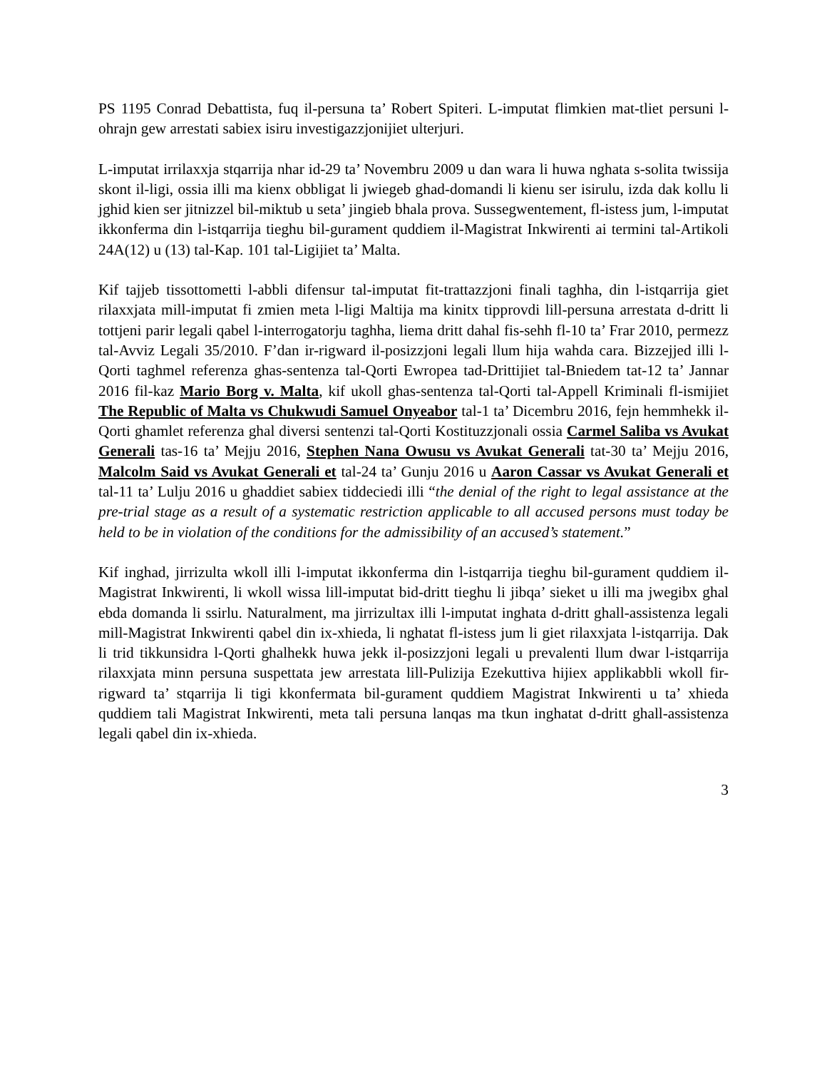PS 1195 Conrad Debattista, fuq il-persuna ta’ Robert Spiteri. L-imputat flimkien mat-tliet persuni l-ohrajn gew arrestati sabiex isiru investigazzjonijiet ulterjuri.
L-imputat irrilaxxja stqarrija nhar id-29 ta’ Novembru 2009 u dan wara li huwa nghata s-solita twissija skont il-ligi, ossia illi ma kienx obbligat li jwiegeb ghad-domandi li kienu ser isirulu, izda dak kollu li jghid kien ser jitnizzel bil-miktub u seta’ jingieb bhala prova. Sussegwentement, fl-istess jum, l-imputat ikkonferma din l-istqarrija tieghu bil-gurament quddiem il-Magistrat Inkwirenti ai termini tal-Artikoli 24A(12) u (13) tal-Kap. 101 tal-Ligijiet ta’ Malta.
Kif tajjeb tissottometti l-abbli difensur tal-imputat fit-trattazzjoni finali taghha, din l-istqarrija giet rilaxxjata mill-imputat fi zmien meta l-ligi Maltija ma kinitx tipprovdi lill-persuna arrestata d-dritt li tottjeni parir legali qabel l-interrogatorju taghha, liema dritt dahal fis-sehh fl-10 ta’ Frar 2010, permezz tal-Avviz Legali 35/2010. F’dan ir-rigward il-posizzjoni legali llum hija wahda cara. Bizzejjed illi l-Qorti taghmel referenza ghas-sentenza tal-Qorti Ewropea tad-Drittijiet tal-Bniedem tat-12 ta’ Jannar 2016 fil-kaz Mario Borg v. Malta, kif ukoll ghas-sentenza tal-Qorti tal-Appell Kriminali fl-ismijiet The Republic of Malta vs Chukwudi Samuel Onyeabor tal-1 ta’ Dicembru 2016, fejn hemmhekk il-Qorti ghamlet referenza ghal diversi sentenzi tal-Qorti Kostituzzjonali ossia Carmel Saliba vs Avukat Generali tas-16 ta’ Mejju 2016, Stephen Nana Owusu vs Avukat Generali tat-30 ta’ Mejju 2016, Malcolm Said vs Avukat Generali et tal-24 ta’ Gunju 2016 u Aaron Cassar vs Avukat Generali et tal-11 ta’ Lulju 2016 u ghaddiet sabiex tiddeciedi illi “the denial of the right to legal assistance at the pre-trial stage as a result of a systematic restriction applicable to all accused persons must today be held to be in violation of the conditions for the admissibility of an accused’s statement.”
Kif inghad, jirrizulta wkoll illi l-imputat ikkonferma din l-istqarrija tieghu bil-gurament quddiem il-Magistrat Inkwirenti, li wkoll wissa lill-imputat bid-dritt tieghu li jibqa’ sieket u illi ma jwegibx ghal ebda domanda li ssirlu. Naturalment, ma jirrizultax illi l-imputat inghata d-dritt ghall-assistenza legali mill-Magistrat Inkwirenti qabel din ix-xhieda, li nghatat fl-istess jum li giet rilaxxjata l-istqarrija. Dak li trid tikkunsidra l-Qorti ghalhekk huwa jekk il-posizzjoni legali u prevalenti llum dwar l-istqarrija rilaxxjata minn persuna suspettata jew arrestata lill-Pulizija Ezekuttiva hijiex applikabbli wkoll fir-rigward ta’ stqarrija li tigi kkonfermata bil-gurament quddiem Magistrat Inkwirenti u ta’ xhieda quddiem tali Magistrat Inkwirenti, meta tali persuna lanqas ma tkun inghatat d-dritt ghall-assistenza legali qabel din ix-xhieda.
3